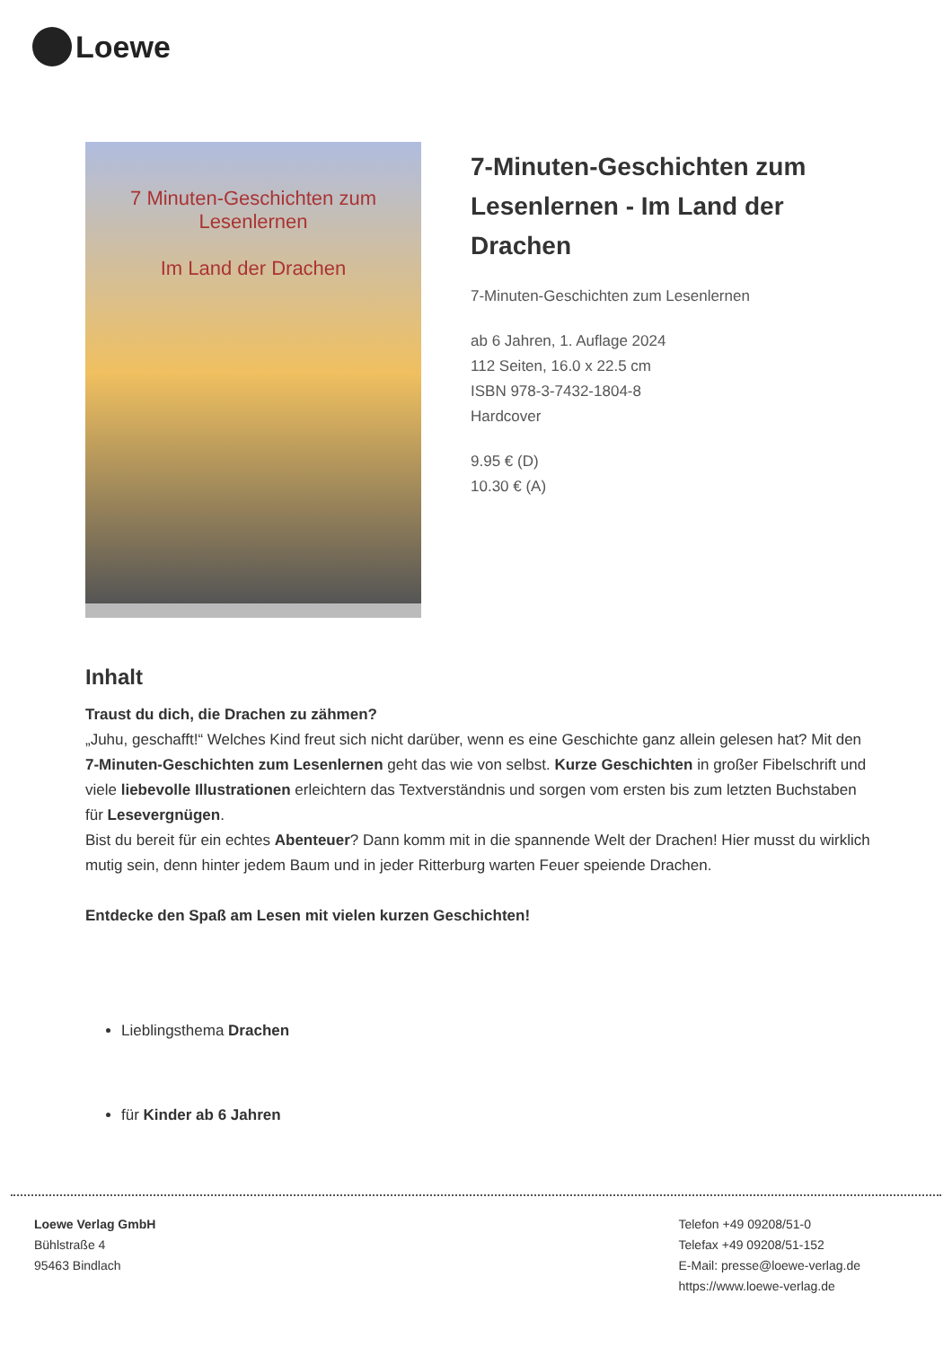Loewe
7 Minuten-Geschichten zum Lesenlernen
Im Land der Drachen
7-Minuten-Geschichten zum Lesenlernen - Im Land der Drachen
7-Minuten-Geschichten zum Lesenlernen
ab 6 Jahren, 1. Auflage 2024
112 Seiten, 16.0 x 22.5 cm
ISBN 978-3-7432-1804-8
Hardcover
9.95 € (D)
10.30 € (A)
Inhalt
Traust du dich, die Drachen zu zähmen?
„Juhu, geschafft!“ Welches Kind freut sich nicht darüber, wenn es eine Geschichte ganz allein gelesen hat? Mit den 7-Minuten-Geschichten zum Lesenlernen geht das wie von selbst. Kurze Geschichten in großer Fibelschrift und viele liebevolle Illustrationen erleichtern das Textverständnis und sorgen vom ersten bis zum letzten Buchstaben für Lesevergnügen.
Bist du bereit für ein echtes Abenteuer? Dann komm mit in die spannende Welt der Drachen! Hier musst du wirklich mutig sein, denn hinter jedem Baum und in jeder Ritterburg warten Feuer speiende Drachen.
Entdecke den Spaß am Lesen mit vielen kurzen Geschichten!
Lieblingsthema Drachen
für Kinder ab 6 Jahren
Loewe Verlag GmbH
Bühlstraße 4
95463 Bindlach
Telefon +49 09208/51-0
Telefax +49 09208/51-152
E-Mail: presse@loewe-verlag.de
https://www.loewe-verlag.de